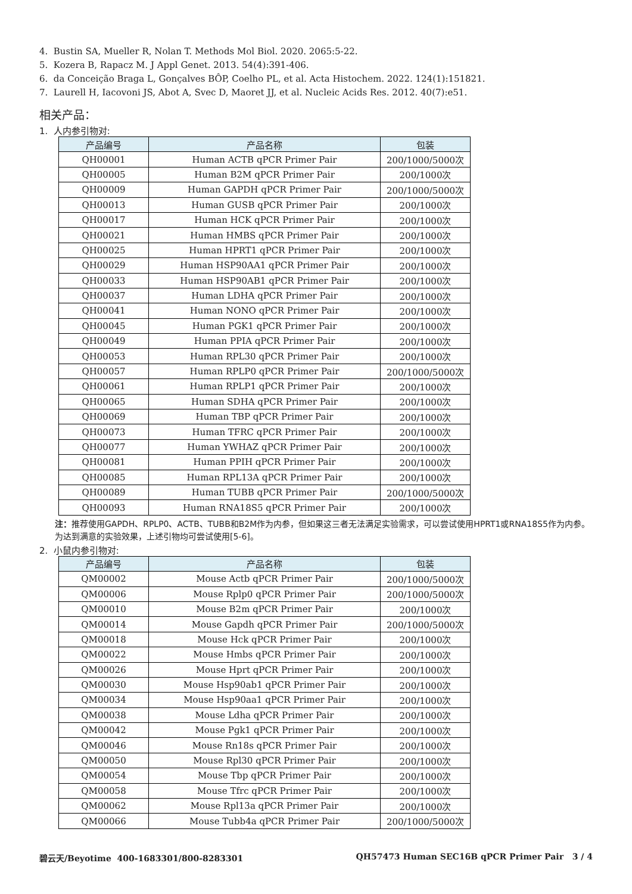4. Bustin SA, Mueller R, Nolan T. Methods Mol Biol. 2020. 2065:5-22.
5. Kozera B, Rapacz M. J Appl Genet. 2013. 54(4):391-406.
6. da Conceição Braga L, Gonçalves BÔP, Coelho PL, et al. Acta Histochem. 2022. 124(1):151821.
7. Laurell H, Iacovoni JS, Abot A, Svec D, Maoret JJ, et al. Nucleic Acids Res. 2012. 40(7):e51.
相关产品：
1. 人内参引物对:
| 产品编号 | 产品名称 | 包装 |
| --- | --- | --- |
| QH00001 | Human ACTB qPCR Primer Pair | 200/1000/5000次 |
| QH00005 | Human B2M qPCR Primer Pair | 200/1000次 |
| QH00009 | Human GAPDH qPCR Primer Pair | 200/1000/5000次 |
| QH00013 | Human GUSB qPCR Primer Pair | 200/1000次 |
| QH00017 | Human HCK qPCR Primer Pair | 200/1000次 |
| QH00021 | Human HMBS qPCR Primer Pair | 200/1000次 |
| QH00025 | Human HPRT1 qPCR Primer Pair | 200/1000次 |
| QH00029 | Human HSP90AA1 qPCR Primer Pair | 200/1000次 |
| QH00033 | Human HSP90AB1 qPCR Primer Pair | 200/1000次 |
| QH00037 | Human LDHA qPCR Primer Pair | 200/1000次 |
| QH00041 | Human NONO qPCR Primer Pair | 200/1000次 |
| QH00045 | Human PGK1 qPCR Primer Pair | 200/1000次 |
| QH00049 | Human PPIA qPCR Primer Pair | 200/1000次 |
| QH00053 | Human RPL30 qPCR Primer Pair | 200/1000次 |
| QH00057 | Human RPLP0 qPCR Primer Pair | 200/1000/5000次 |
| QH00061 | Human RPLP1 qPCR Primer Pair | 200/1000次 |
| QH00065 | Human SDHA qPCR Primer Pair | 200/1000次 |
| QH00069 | Human TBP qPCR Primer Pair | 200/1000次 |
| QH00073 | Human TFRC qPCR Primer Pair | 200/1000次 |
| QH00077 | Human YWHAZ qPCR Primer Pair | 200/1000次 |
| QH00081 | Human PPIH qPCR Primer Pair | 200/1000次 |
| QH00085 | Human RPL13A qPCR Primer Pair | 200/1000次 |
| QH00089 | Human TUBB qPCR Primer Pair | 200/1000/5000次 |
| QH00093 | Human RNA18S5 qPCR Primer Pair | 200/1000次 |
注：推荐使用GAPDH、RPLP0、ACTB、TUBB和B2M作为内参，但如果这三者无法满足实验需求，可以尝试使用HPRT1或RNA18S5作为内参。为达到满意的实验效果，上述引物均可尝试使用[5-6]。
2. 小鼠内参引物对:
| 产品编号 | 产品名称 | 包装 |
| --- | --- | --- |
| QM00002 | Mouse Actb qPCR Primer Pair | 200/1000/5000次 |
| QM00006 | Mouse Rplp0 qPCR Primer Pair | 200/1000/5000次 |
| QM00010 | Mouse B2m qPCR Primer Pair | 200/1000次 |
| QM00014 | Mouse Gapdh qPCR Primer Pair | 200/1000/5000次 |
| QM00018 | Mouse Hck qPCR Primer Pair | 200/1000次 |
| QM00022 | Mouse Hmbs qPCR Primer Pair | 200/1000次 |
| QM00026 | Mouse Hprt qPCR Primer Pair | 200/1000次 |
| QM00030 | Mouse Hsp90ab1 qPCR Primer Pair | 200/1000次 |
| QM00034 | Mouse Hsp90aa1 qPCR Primer Pair | 200/1000次 |
| QM00038 | Mouse Ldha qPCR Primer Pair | 200/1000次 |
| QM00042 | Mouse Pgk1 qPCR Primer Pair | 200/1000次 |
| QM00046 | Mouse Rn18s qPCR Primer Pair | 200/1000次 |
| QM00050 | Mouse Rpl30 qPCR Primer Pair | 200/1000次 |
| QM00054 | Mouse Tbp qPCR Primer Pair | 200/1000次 |
| QM00058 | Mouse Tfrc qPCR Primer Pair | 200/1000次 |
| QM00062 | Mouse Rpl13a qPCR Primer Pair | 200/1000次 |
| QM00066 | Mouse Tubb4a qPCR Primer Pair | 200/1000/5000次 |
碧云天/Beyotime 400-1683301/800-8283301 QH57473 Human SEC16B qPCR Primer Pair 3 / 4